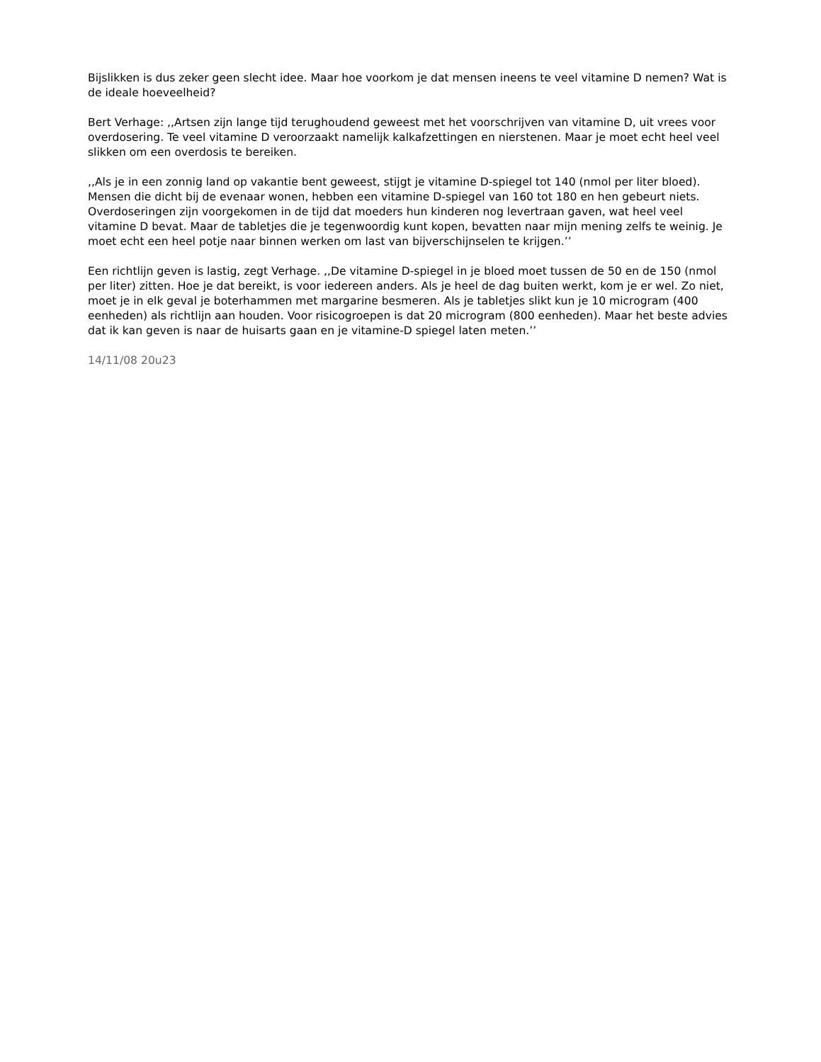Bijslikken is dus zeker geen slecht idee. Maar hoe voorkom je dat mensen ineens te veel vitamine D nemen? Wat is de ideale hoeveelheid?
Bert Verhage: ,,Artsen zijn lange tijd terughoudend geweest met het voorschrijven van vitamine D, uit vrees voor overdosering. Te veel vitamine D veroorzaakt namelijk kalkafzettingen en nierstenen. Maar je moet echt heel veel slikken om een overdosis te bereiken.
,,Als je in een zonnig land op vakantie bent geweest, stijgt je vitamine D-spiegel tot 140 (nmol per liter bloed). Mensen die dicht bij de evenaar wonen, hebben een vitamine D-spiegel van 160 tot 180 en hen gebeurt niets. Overdoseringen zijn voorgekomen in de tijd dat moeders hun kinderen nog levertraan gaven, wat heel veel vitamine D bevat. Maar de tabletjes die je tegenwoordig kunt kopen, bevatten naar mijn mening zelfs te weinig. Je moet echt een heel potje naar binnen werken om last van bijverschijnselen te krijgen.’’
Een richtlijn geven is lastig, zegt Verhage. ,,De vitamine D-spiegel in je bloed moet tussen de 50 en de 150 (nmol per liter) zitten. Hoe je dat bereikt, is voor iedereen anders. Als je heel de dag buiten werkt, kom je er wel. Zo niet, moet je in elk geval je boterhammen met margarine besmeren. Als je tabletjes slikt kun je 10 microgram (400 eenheden) als richtlijn aan houden. Voor risicogroepen is dat 20 microgram (800 eenheden). Maar het beste advies dat ik kan geven is naar de huisarts gaan en je vitamine-D spiegel laten meten.’’
14/11/08 20u23